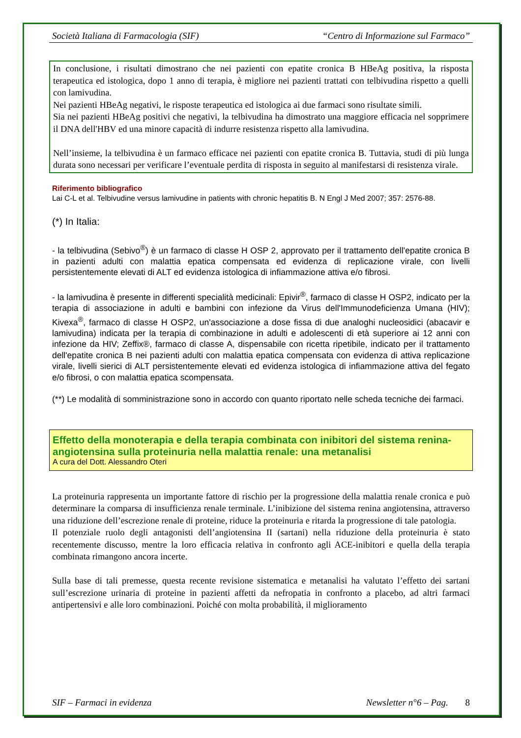Società Italiana di Farmacologia (SIF) “Centro di Informazione sul Farmaco”
In conclusione, i risultati dimostrano che nei pazienti con epatite cronica B HBeAg positiva, la risposta terapeutica ed istologica, dopo 1 anno di terapia, è migliore nei pazienti trattati con telbivudina rispetto a quelli con lamivudina.
Nei pazienti HBeAg negativi, le risposte terapeutica ed istologica ai due farmaci sono risultate simili.
Sia nei pazienti HBeAg positivi che negativi, la telbivudina ha dimostrato una maggiore efficacia nel sopprimere il DNA dell'HBV ed una minore capacità di indurre resistenza rispetto alla lamivudina.
Nell’insieme, la telbivudina è un farmaco efficace nei pazienti con epatite cronica B. Tuttavia, studi di più lunga durata sono necessari per verificare l’eventuale perdita di risposta in seguito al manifestarsi di resistenza virale.
Riferimento bibliografico
Lai C-L et al. Telbivudine versus lamivudine in patients with chronic hepatitis B. N Engl J Med 2007; 357: 2576-88.
(*) In Italia:
- la telbivudina (Sebivo<sup>®</sup>) è un farmaco di classe H OSP 2, approvato per il trattamento dell'epatite cronica B in pazienti adulti con malattia epatica compensata ed evidenza di replicazione virale, con livelli persistentemente elevati di ALT ed evidenza istologica di infiammazione attiva e/o fibrosi.
- la lamivudina è presente in differenti specialità medicinali: Epivir<sup>®</sup>, farmaco di classe H OSP2, indicato per la terapia di associazione in adulti e bambini con infezione da Virus dell'Immunodeficienza Umana (HIV); Kivexa<sup>®</sup>, farmaco di classe H OSP2, un'associazione a dose fissa di due analoghi nucleosidici (abacavir e lamivudina) indicata per la terapia di combinazione in adulti e adolescenti di età superiore ai 12 anni con infezione da HIV; Zeffix®, farmaco di classe A, dispensabile con ricetta ripetibile, indicato per il trattamento dell'epatite cronica B nei pazienti adulti con malattia epatica compensata con evidenza di attiva replicazione virale, livelli sierici di ALT persistentemente elevati ed evidenza istologica di infiammazione attiva del fegato e/o fibrosi, o con malattia epatica scompensata.
(**) Le modalità di somministrazione sono in accordo con quanto riportato nelle scheda tecniche dei farmaci.
Effetto della monoterapia e della terapia combinata con inibitori del sistema renina-angiotensina sulla proteinuria nella malattia renale: una metanalisi
A cura del Dott. Alessandro Oteri
La proteinuria rappresenta un importante fattore di rischio per la progressione della malattia renale cronica e può determinare la comparsa di insufficienza renale terminale. L’inibizione del sistema renina angiotensina, attraverso una riduzione dell’escrezione renale di proteine, riduce la proteinuria e ritarda la progressione di tale patologia.
Il potenziale ruolo degli antagonisti dell’angiotensina II (sartani) nella riduzione della proteinuria è stato recentemente discusso, mentre la loro efficacia relativa in confronto agli ACE-inibitori e quella della terapia combinata rimangono ancora incerte.
Sulla base di tali premesse, questa recente revisione sistematica e metanalisi ha valutato l’effetto dei sartani sull’escrezione urinaria di proteine in pazienti affetti da nefropatia in confronto a placebo, ad altri farmaci antipertensivi e alle loro combinazioni. Poiché con molta probabilità, il miglioramento
SIF – Farmaci in evidenza Newsletter n°6 – Pag. 8